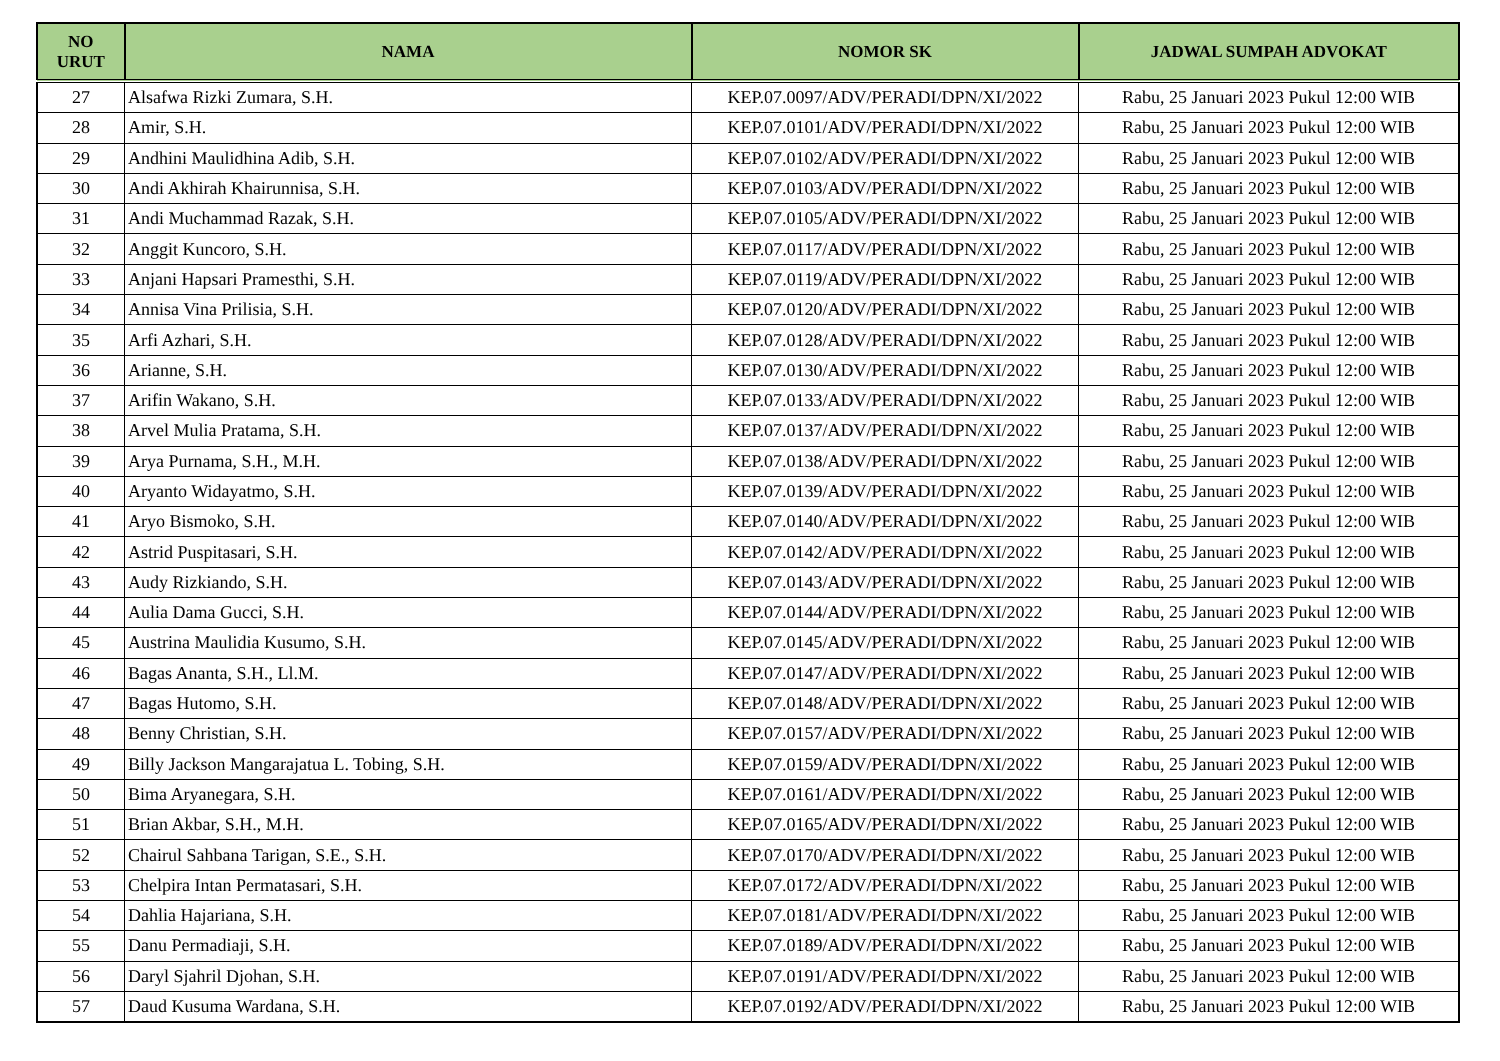| NO URUT | NAMA | NOMOR SK | JADWAL SUMPAH ADVOKAT |
| --- | --- | --- | --- |
| 27 | Alsafwa Rizki Zumara, S.H. | KEP.07.0097/ADV/PERADI/DPN/XI/2022 | Rabu, 25 Januari 2023 Pukul 12:00 WIB |
| 28 | Amir, S.H. | KEP.07.0101/ADV/PERADI/DPN/XI/2022 | Rabu, 25 Januari 2023 Pukul 12:00 WIB |
| 29 | Andhini Maulidhina Adib, S.H. | KEP.07.0102/ADV/PERADI/DPN/XI/2022 | Rabu, 25 Januari 2023 Pukul 12:00 WIB |
| 30 | Andi Akhirah Khairunnisa, S.H. | KEP.07.0103/ADV/PERADI/DPN/XI/2022 | Rabu, 25 Januari 2023 Pukul 12:00 WIB |
| 31 | Andi Muchammad Razak, S.H. | KEP.07.0105/ADV/PERADI/DPN/XI/2022 | Rabu, 25 Januari 2023 Pukul 12:00 WIB |
| 32 | Anggit Kuncoro, S.H. | KEP.07.0117/ADV/PERADI/DPN/XI/2022 | Rabu, 25 Januari 2023 Pukul 12:00 WIB |
| 33 | Anjani Hapsari Pramesthi, S.H. | KEP.07.0119/ADV/PERADI/DPN/XI/2022 | Rabu, 25 Januari 2023 Pukul 12:00 WIB |
| 34 | Annisa Vina Prilisia, S.H. | KEP.07.0120/ADV/PERADI/DPN/XI/2022 | Rabu, 25 Januari 2023 Pukul 12:00 WIB |
| 35 | Arfi Azhari, S.H. | KEP.07.0128/ADV/PERADI/DPN/XI/2022 | Rabu, 25 Januari 2023 Pukul 12:00 WIB |
| 36 | Arianne, S.H. | KEP.07.0130/ADV/PERADI/DPN/XI/2022 | Rabu, 25 Januari 2023 Pukul 12:00 WIB |
| 37 | Arifin Wakano, S.H. | KEP.07.0133/ADV/PERADI/DPN/XI/2022 | Rabu, 25 Januari 2023 Pukul 12:00 WIB |
| 38 | Arvel Mulia Pratama, S.H. | KEP.07.0137/ADV/PERADI/DPN/XI/2022 | Rabu, 25 Januari 2023 Pukul 12:00 WIB |
| 39 | Arya Purnama, S.H., M.H. | KEP.07.0138/ADV/PERADI/DPN/XI/2022 | Rabu, 25 Januari 2023 Pukul 12:00 WIB |
| 40 | Aryanto Widayatmo, S.H. | KEP.07.0139/ADV/PERADI/DPN/XI/2022 | Rabu, 25 Januari 2023 Pukul 12:00 WIB |
| 41 | Aryo Bismoko, S.H. | KEP.07.0140/ADV/PERADI/DPN/XI/2022 | Rabu, 25 Januari 2023 Pukul 12:00 WIB |
| 42 | Astrid Puspitasari, S.H. | KEP.07.0142/ADV/PERADI/DPN/XI/2022 | Rabu, 25 Januari 2023 Pukul 12:00 WIB |
| 43 | Audy Rizkiando, S.H. | KEP.07.0143/ADV/PERADI/DPN/XI/2022 | Rabu, 25 Januari 2023 Pukul 12:00 WIB |
| 44 | Aulia Dama Gucci, S.H. | KEP.07.0144/ADV/PERADI/DPN/XI/2022 | Rabu, 25 Januari 2023 Pukul 12:00 WIB |
| 45 | Austrina Maulidia Kusumo, S.H. | KEP.07.0145/ADV/PERADI/DPN/XI/2022 | Rabu, 25 Januari 2023 Pukul 12:00 WIB |
| 46 | Bagas Ananta, S.H., Ll.M. | KEP.07.0147/ADV/PERADI/DPN/XI/2022 | Rabu, 25 Januari 2023 Pukul 12:00 WIB |
| 47 | Bagas Hutomo, S.H. | KEP.07.0148/ADV/PERADI/DPN/XI/2022 | Rabu, 25 Januari 2023 Pukul 12:00 WIB |
| 48 | Benny Christian, S.H. | KEP.07.0157/ADV/PERADI/DPN/XI/2022 | Rabu, 25 Januari 2023 Pukul 12:00 WIB |
| 49 | Billy Jackson Mangarajatua L. Tobing, S.H. | KEP.07.0159/ADV/PERADI/DPN/XI/2022 | Rabu, 25 Januari 2023 Pukul 12:00 WIB |
| 50 | Bima Aryanegara, S.H. | KEP.07.0161/ADV/PERADI/DPN/XI/2022 | Rabu, 25 Januari 2023 Pukul 12:00 WIB |
| 51 | Brian Akbar, S.H., M.H. | KEP.07.0165/ADV/PERADI/DPN/XI/2022 | Rabu, 25 Januari 2023 Pukul 12:00 WIB |
| 52 | Chairul Sahbana Tarigan, S.E., S.H. | KEP.07.0170/ADV/PERADI/DPN/XI/2022 | Rabu, 25 Januari 2023 Pukul 12:00 WIB |
| 53 | Chelpira Intan Permatasari, S.H. | KEP.07.0172/ADV/PERADI/DPN/XI/2022 | Rabu, 25 Januari 2023 Pukul 12:00 WIB |
| 54 | Dahlia Hajariana, S.H. | KEP.07.0181/ADV/PERADI/DPN/XI/2022 | Rabu, 25 Januari 2023 Pukul 12:00 WIB |
| 55 | Danu Permadiaji, S.H. | KEP.07.0189/ADV/PERADI/DPN/XI/2022 | Rabu, 25 Januari 2023 Pukul 12:00 WIB |
| 56 | Daryl Sjahril Djohan, S.H. | KEP.07.0191/ADV/PERADI/DPN/XI/2022 | Rabu, 25 Januari 2023 Pukul 12:00 WIB |
| 57 | Daud Kusuma Wardana, S.H. | KEP.07.0192/ADV/PERADI/DPN/XI/2022 | Rabu, 25 Januari 2023 Pukul 12:00 WIB |